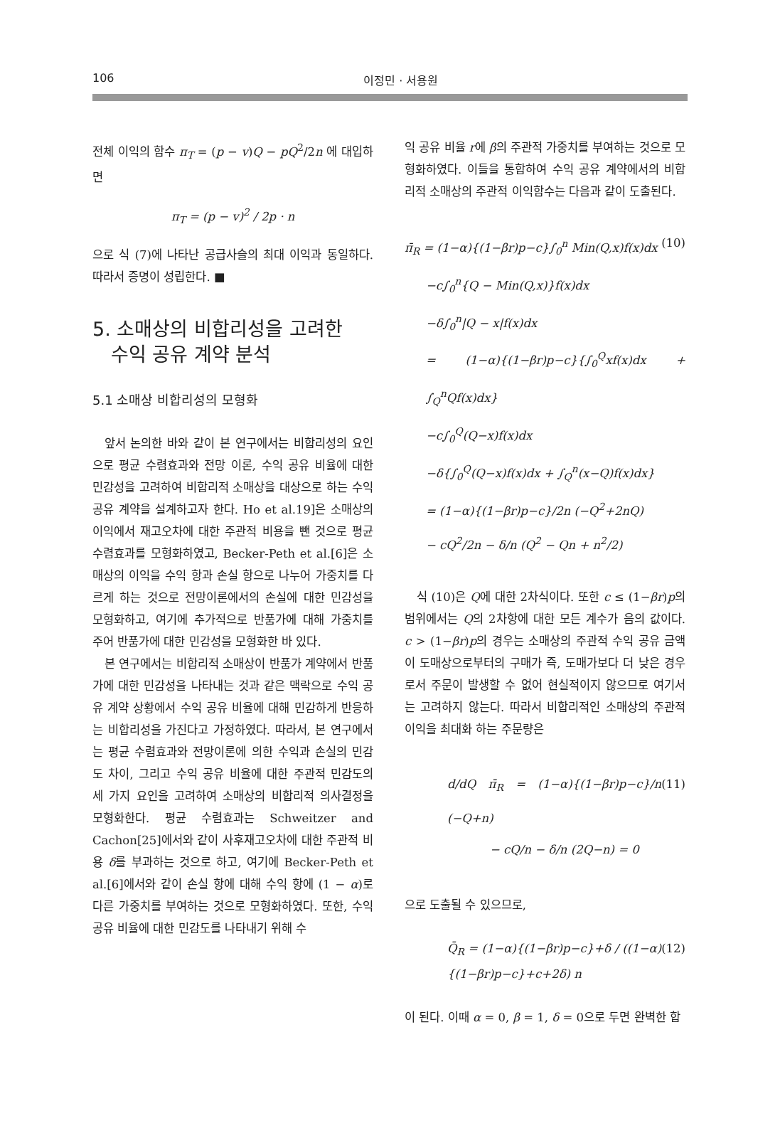106 이정민 · 서용원
전체 이익의 함수 π<sub>T</sub> = (p − v)Q − pQ<sup>2</sup>/2n 에 대입하면
π<sub>T</sub> = (p − v)<sup>2</sup> / 2p · n
으로 식 (7)에 나타난 공급사슬의 최대 이익과 동일하다. 따라서 증명이 성립한다. ■
5. 소매상의 비합리성을 고려한
수익 공유 계약 분석
5.1 소매상 비합리성의 모형화
앞서 논의한 바와 같이 본 연구에서는 비합리성의 요인으로 평균 수렴효과와 전망 이론, 수익 공유 비율에 대한 민감성을 고려하여 비합리적 소매상을 대상으로 하는 수익 공유 계약을 설계하고자 한다. Ho et al.19]은 소매상의 이익에서 재고오차에 대한 주관적 비용을 뺀 것으로 평균 수렴효과를 모형화하였고, Becker-Peth et al.[6]은 소매상의 이익을 수익 항과 손실 항으로 나누어 가중치를 다르게 하는 것으로 전망이론에서의 손실에 대한 민감성을 모형화하고, 여기에 추가적으로 반품가에 대해 가중치를 주어 반품가에 대한 민감성을 모형화한 바 있다.
본 연구에서는 비합리적 소매상이 반품가 계약에서 반품가에 대한 민감성을 나타내는 것과 같은 맥락으로 수익 공유 계약 상황에서 수익 공유 비율에 대해 민감하게 반응하는 비합리성을 가진다고 가정하였다. 따라서, 본 연구에서는 평균 수렴효과와 전망이론에 의한 수익과 손실의 민감도 차이, 그리고 수익 공유 비율에 대한 주관적 민감도의 세 가지 요인을 고려하여 소매상의 비합리적 의사결정을 모형화한다. 평균 수렴효과는 Schweitzer and Cachon[25]에서와 같이 사후재고오차에 대한 주관적 비용 δ를 부과하는 것으로 하고, 여기에 Becker-Peth et al.[6]에서와 같이 손실 항에 대해 수익 항에 (1 − α)로 다른 가중치를 부여하는 것으로 모형화하였다. 또한, 수익 공유 비율에 대한 민감도를 나타내기 위해 수
익 공유 비율 r에 β의 주관적 가중치를 부여하는 것으로 모형화하였다. 이들을 통합하여 수익 공유 계약에서의 비합리적 소매상의 주관적 이익함수는 다음과 같이 도출된다.
π̄<sub>R</sub> = (1−α){(1−βr)p−c}∫<sub>0</sub><sup>n</sup> Min(Q,x)f(x)dx (10)
−c∫<sub>0</sub><sup>n</sup>{Q − Min(Q,x)}f(x)dx
−δ∫<sub>0</sub><sup>n</sup>|Q − x|f(x)dx
= (1−α){(1−βr)p−c}{∫<sub>0</sub><sup>Q</sup>xf(x)dx + ∫<sub>Q</sub><sup>n</sup>Qf(x)dx}
−c∫<sub>0</sub><sup>Q</sup>(Q−x)f(x)dx
−δ{∫<sub>0</sub><sup>Q</sup>(Q−x)f(x)dx + ∫<sub>Q</sub><sup>n</sup>(x−Q)f(x)dx}
= (1−α){(1−βr)p−c}/2n (−Q<sup>2</sup>+2nQ)
− cQ<sup>2</sup>/2n − δ/n (Q<sup>2</sup> − Qn + n<sup>2</sup>/2)
식 (10)은 Q에 대한 2차식이다. 또한 c ≤ (1−βr)p의 범위에서는 Q의 2차항에 대한 모든 계수가 음의 값이다. c > (1−βr)p의 경우는 소매상의 주관적 수익 공유 금액이 도매상으로부터의 구매가 즉, 도매가보다 더 낮은 경우로서 주문이 발생할 수 없어 현실적이지 않으므로 여기서는 고려하지 않는다. 따라서 비합리적인 소매상의 주관적 이익을 최대화 하는 주문량은
d/dQ π̄<sub>R</sub> = (1−α){(1−βr)p−c}/n (−Q+n) (11)
− cQ/n − δ/n (2Q−n) = 0
으로 도출될 수 있으므로,
Q̄<sub>R</sub> = (1−α){(1−βr)p−c}+δ / ((1−α){(1−βr)p−c}+c+2δ) n (12)
이 된다. 이때 α = 0, β = 1, δ = 0으로 두면 완벽한 합